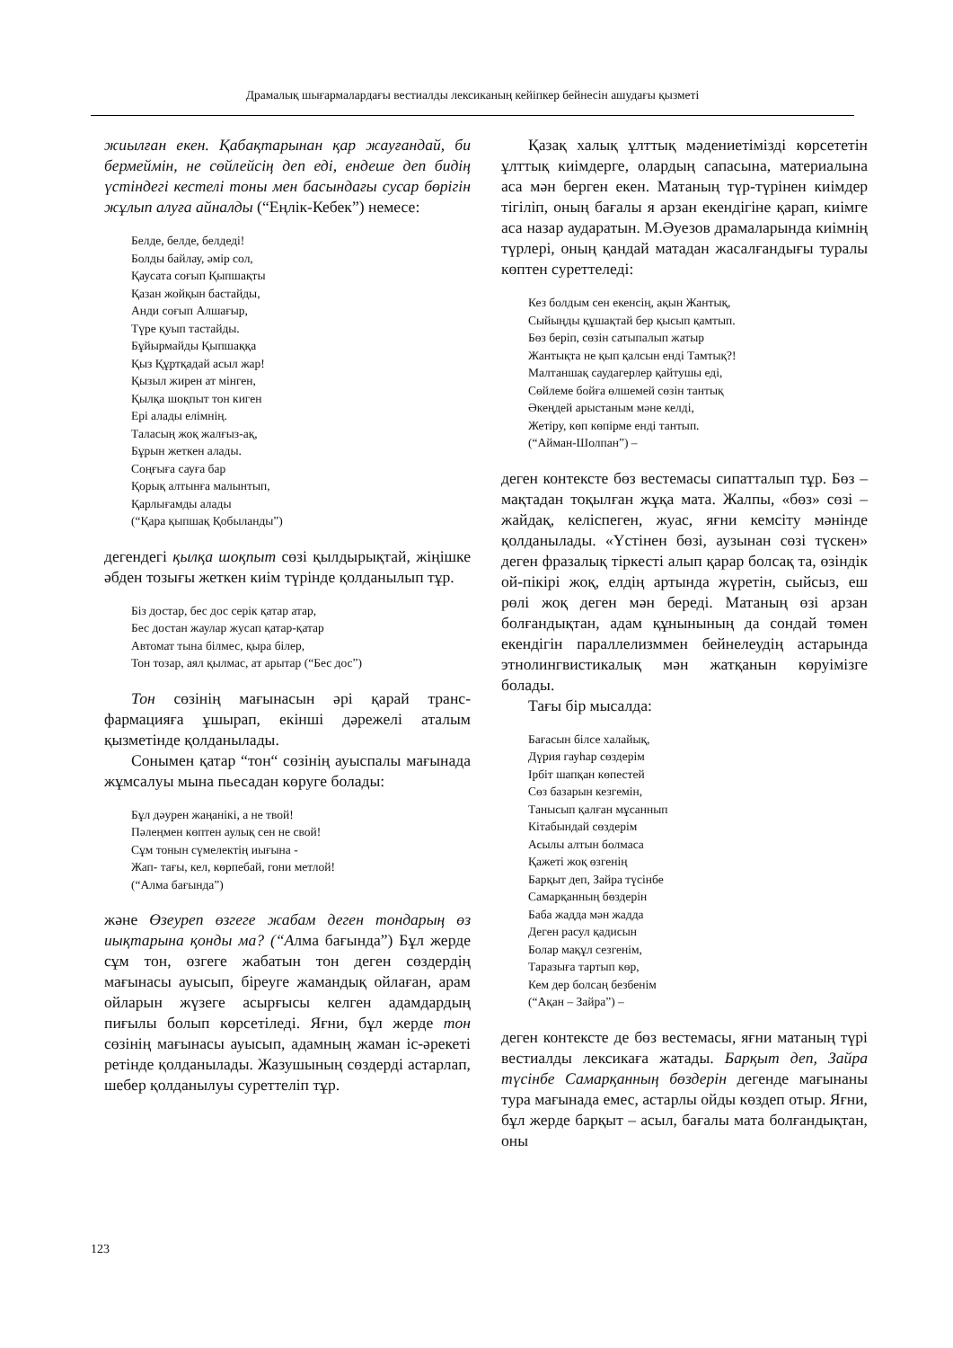Драмалық шығармалардағы вестиалды лексиканың кейіпкер бейнесін ашудағы қызметі
жиылған екен. Қабақтарынан қар жауғандай, би бермеймін, не сөйлейсің деп еді, ендеше деп бидің үстіндегі кестелі тоны мен басындағы сусар бөрігін жұлып алуға айналды (“Еңлік-Кебек”) немесе:
Белде, белде, белдеді!
Болды байлау, әмір сол,
Қаусата соғып Қыпшақты
Қазан жойқын бастайды,
Анди соғып Алшағыр,
Түре қуып тастайды.
Бұйырмайды Қыпшаққа
Қыз Құртқадай асыл жар!
Қызыл жирен ат мінген,
Қылқа шоқпыт тон киген
Ері алады елімнің.
Таласың жоқ жалғыз-ақ,
Бұрын жеткен алады.
Соңғыға сауға бар
Қорық алтынға малынтып,
Қарлығамды алады
(“Қара қыпшақ Қобыланды”)
дегендегі қылқа шоқпыт сөзі қылдырықтай, жіңішке әбден тозығы жеткен киім түрінде қолданылып тұр.
Біз достар, бес дос серік қатар атар,
Бес достан жаулар жусап қатар-қатар
Автомат тына білмес, қыра білер,
Тон тозар, аял қылмас, ат арытар (“Бес дос”)
Тон сөзінің мағынасын әрі қарай транс­фармацияға ұшырап, екінші дәрежелі аталым қызметінде қолданылады.
Сонымен қатар “тон“ сөзінің ауыспалы мағынада жұмсалуы мына пьесадан көруге болады:
Бұл дәурен жаңанікі, а не твой!
Пәлеңмен көптен аулық сен не свой!
Сұм тонын сүмелектің иығына -
Жап- тағы, кел, көрпебай, гони метлой!
(“Алма бағында”)
және Өзеуреп өзгеге жабам деген тондарың өз иықтарына қонды ма? (“Алма бағында”) Бұл жерде сұм тон, өзгеге жабатын тон деген сөздердің мағынасы ауысып, біреуге жамандық ойлаған, арам ойларын жүзеге асырғысы келген адамдардың пиғылы болып көрсетіледі. Яғни, бұл жерде тон сөзінің мағынасы ауысып, адамның жаман іс-әрекеті ретінде қолданылады. Жазушының сөздерді астарлап, шебер қол­данылуы суреттеліп тұр.
Қазақ халық ұлттық мәдениетімізді көрсе­тетін ұлттық киімдерге, олардың сапасына, материалына аса мән берген екен. Матаның түр-түрінен киімдер тігіліп, оның бағалы я арзан екендігіне қарап, киімге аса назар аударатын. М.Әуезов драмаларында киімнің түрлері, оның қандай матадан жасалғандығы туралы көптен суреттеледі:
Кез болдым сен екенсің, ақын Жантық,
Сыйыңды құшақтай бер қысып қамтып.
Бөз беріп, сөзін сатыпалып жатыр
Жантықта не қып қалсын енді Тамтық?!
Малтаншақ саудагерлер қайтушы еді,
Сөйлеме бойға өлшемей сөзін тантық
Әкеңдей арыстаным мәне келді,
Жетіру, көп көпірме енді тантып.
(“Айман-Шолпан”) –
деген контексте бөз вестемасы сипатталып тұр. Бөз – мақтадан тоқылған жұқа мата. Жалпы, «бөз» сөзі – жайдақ, келіспеген, жуас, яғни кемсіту мәнінде қолданылады. «Үстінен бөзі, аузынан сөзі түскен» деген фразалық тіркесті алып қарар болсақ та, өзіндік ой-пікірі жоқ, елдің артында жүретін, сыйсыз, еш рөлі жоқ деген мән береді. Матаның өзі арзан болғандықтан, адам құнынының да сондай төмен екендігін параллелизммен бейнелеудің астарында этно­лингвистикалық мән жатқанын көруімізге болады.
Тағы бір мысалда:
Бағасын білсе халайық,
Дүрия гауһар сөздерім
Ірбіт шапқан көпестей
Сөз базарын кезгемін,
Танысып қалған мұсаннып
Кітабындай сөздерім
Асылы алтын болмаса
Қажеті жоқ өзгенің
Барқыт деп, Зайра түсінбе
Самарқанның бөздерін
Баба жадда мән жадда
Деген расул қадисын
Болар мақұл сезгенім,
Таразыға тартып көр,
Кем дер болсаң безбенім
(“Ақан – Зайра”) –
деген контексте де бөз вестемасы, яғни матаның түрі вестиалды лексикаға жатады. Барқыт деп, Зайра түсінбе Самарқанның бөздерін дегенде мағынаны тура мағынада емес, астарлы ойды көздеп отыр. Яғни, бұл жерде барқыт – асыл, бағалы мата болғандықтан, оны
123